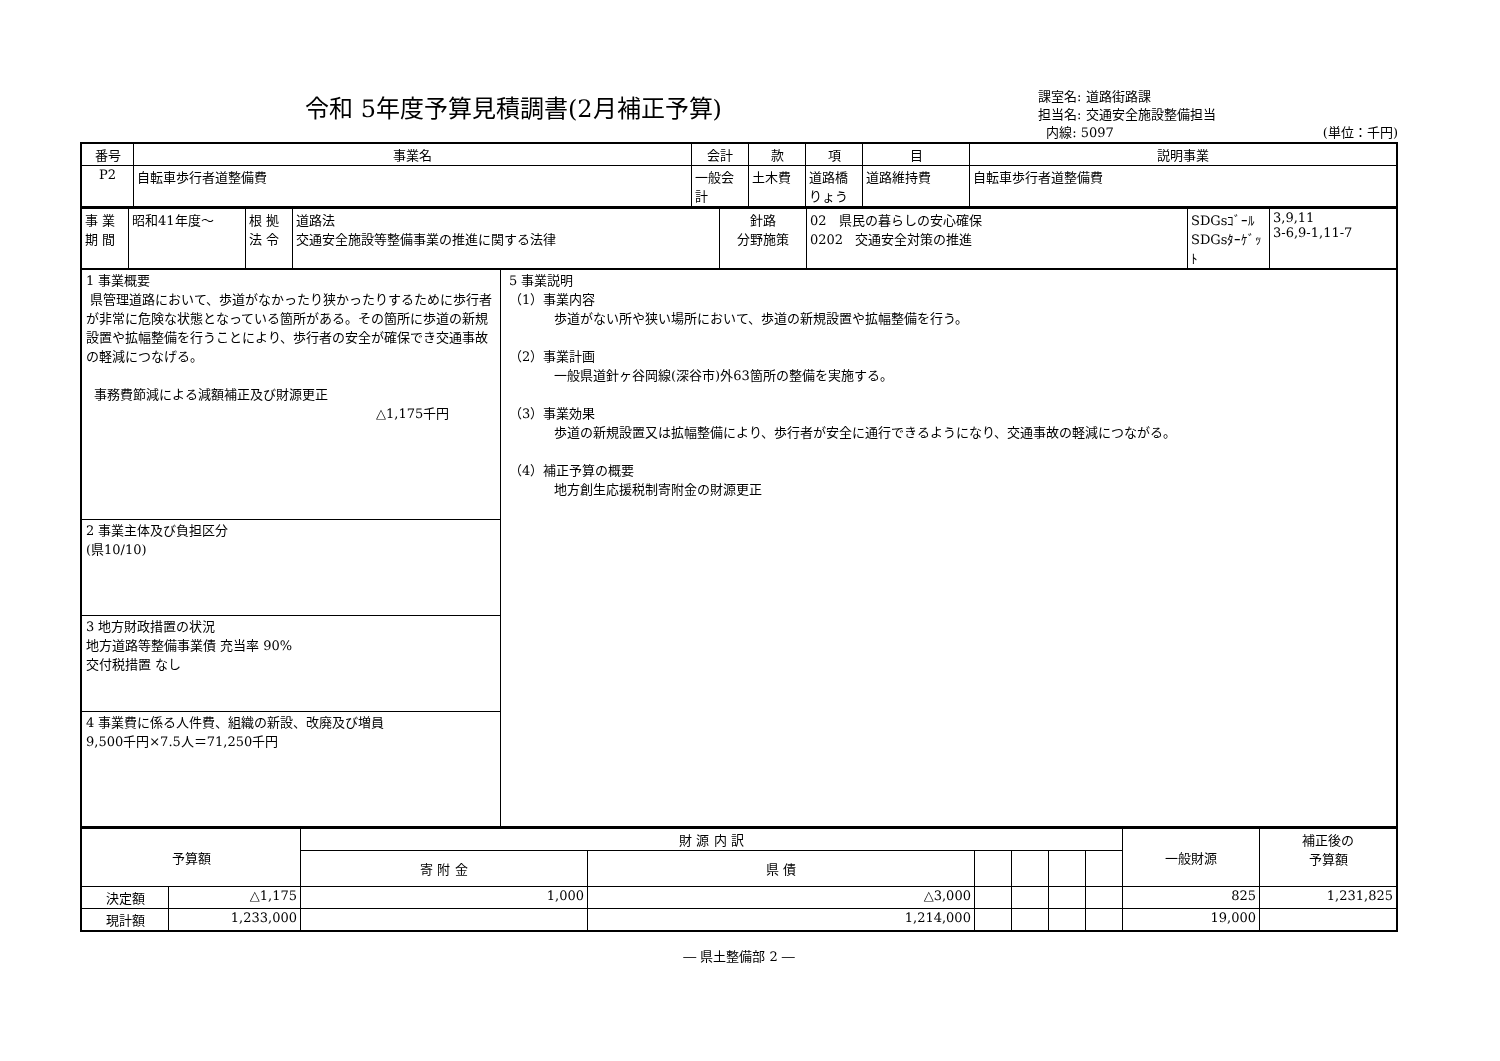令和 5年度予算見積調書(2月補正予算)
課室名: 道路街路課
担当名: 交通安全施設整備担当
内線: 5097 (単位：千円)
| 番号 | 事業名 | 会計 | 款 | 項 | 目 | 説明事業 |
| P2 | 自転車歩行者道整備費 | 一般会計 | 土木費 | 道路橋りょう | 道路維持費 | 自転車歩行者道整備費 |
| 事 業 期 間 | 昭和41年度～ | 根 拠 法 令 | 道路法 交通安全施設等整備事業の推進に関する法律 | 針路 分野施策 | 02 県民の暮らしの安心確保 0202 交通安全対策の推進 | SDGsｺﾞｰﾙ SDGsﾀｰｹﾞｯﾄ | 3,9,11 3-6,9-1,11-7 |
1 事業概要
県管理道路において、歩道がなかったり狭かったりするために歩行者が非常に危険な状態となっている箇所がある。その箇所に歩道の新規設置や拡幅整備を行うことにより、歩行者の安全が確保でき交通事故の軽減につなげる。
事務費節減による減額補正及び財源更正
△1,175千円
2 事業主体及び負担区分
(県10/10)
3 地方財政措置の状況
地方道路等整備事業債 充当率 90%
交付税措置 なし
4 事業費に係る人件費、組織の新設、改廃及び増員
9,500千円×7.5人＝71,250千円
5 事業説明
（1）事業内容
歩道がない所や狭い場所において、歩道の新規設置や拡幅整備を行う。
（2）事業計画
一般県道針ヶ谷岡線(深谷市)外63箇所の整備を実施する。
（3）事業効果
歩道の新規設置又は拡幅整備により、歩行者が安全に通行できるようになり、交通事故の軽減につながる。
（4）補正予算の概要
地方創生応援税制寄附金の財源更正
| 予算額 | | 財 源 内 訳 | | | | | | 一般財源 | 補正後の 予算額 |
| --- | --- | --- | --- | --- | --- | --- | --- | --- | --- |
| | | 寄 附 金 | 県 債 | | | | | | |
| 決定額 | △1,175 | 1,000 | △3,000 | | | | | 825 | 1,231,825 |
| 現計額 | 1,233,000 | | 1,214,000 | | | | | 19,000 | |
― 県土整備部 2 ―